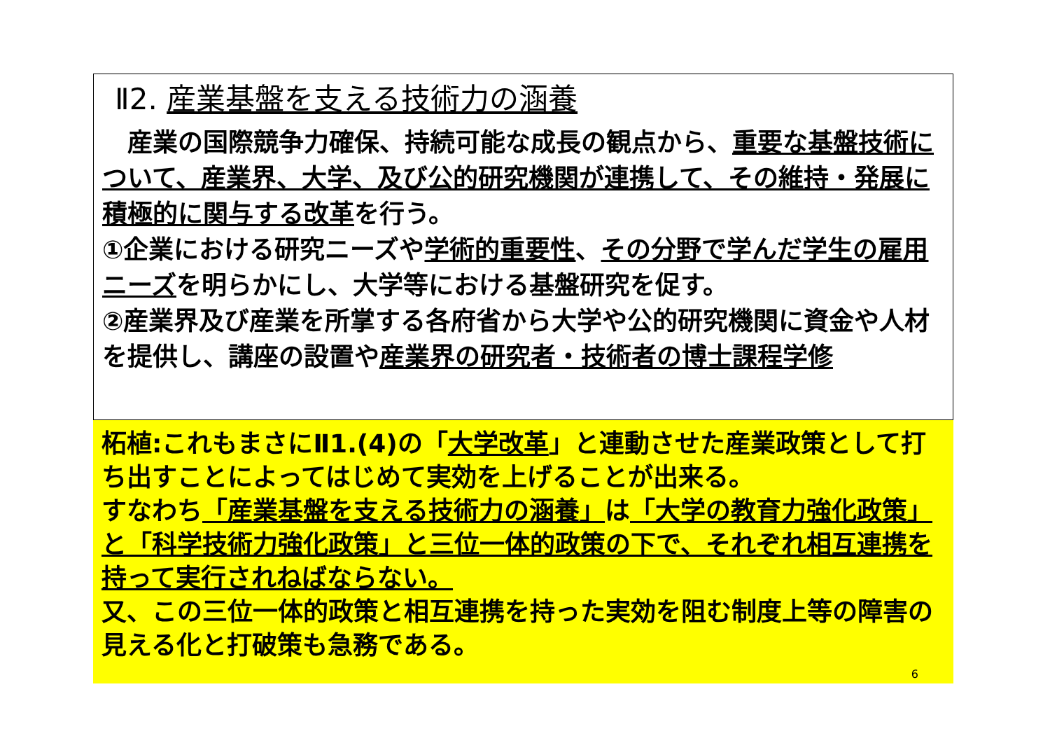Ⅱ2. 産業基盤を支える技術力の涵養
　産業の国際競争力確保、持続可能な成長の観点から、重要な基盤技術について、産業界、大学、及び公的研究機関が連携して、その維持・発展に積極的に関与する改革を行う。
①企業における研究ニーズや学術的重要性、その分野で学んだ学生の雇用ニーズを明らかにし、大学等における基盤研究を促す。
②産業界及び産業を所掌する各府省から大学や公的研究機関に資金や人材を提供し、講座の設置や産業界の研究者・技術者の博士課程学修
柘植:これもまさにⅡ1.(4)の「大学改革」と連動させた産業政策として打ち出すことによってはじめて実効を上げることが出来る。
すなわち「産業基盤を支える技術力の涵養」は「大学の教育力強化政策」と「科学技術力強化政策」と三位一体的政策の下で、それぞれ相互連携を持って実行されねばならない。
又、この三位一体的政策と相互連携を持った実効を阻む制度上等の障害の見える化と打破策も急務である。
6